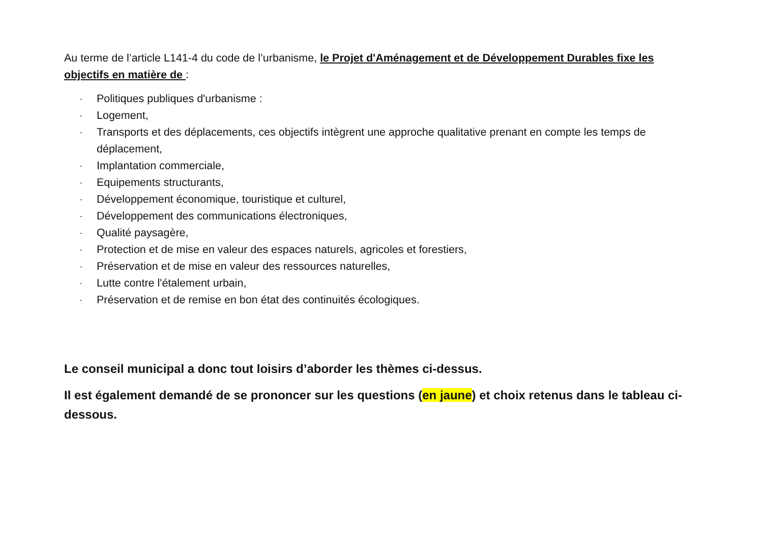Au terme de l’article L141-4 du code de l’urbanisme, le Projet d'Aménagement et de Développement Durables fixe les objectifs en matière de :
- Politiques publiques d'urbanisme :
- Logement,
- Transports et des déplacements, ces objectifs intègrent une approche qualitative prenant en compte les temps de déplacement,
- Implantation commerciale,
- Equipements structurants,
- Développement économique, touristique et culturel,
- Développement des communications électroniques,
- Qualité paysagère,
- Protection et de mise en valeur des espaces naturels, agricoles et forestiers,
- Préservation et de mise en valeur des ressources naturelles,
- Lutte contre l'étalement urbain,
- Préservation et de remise en bon état des continuités écologiques.
Le conseil municipal a donc tout loisirs d’aborder les thèmes ci-dessus.
Il est également demandé de se prononcer sur les questions (en jaune) et choix retenus dans le tableau ci-dessous.